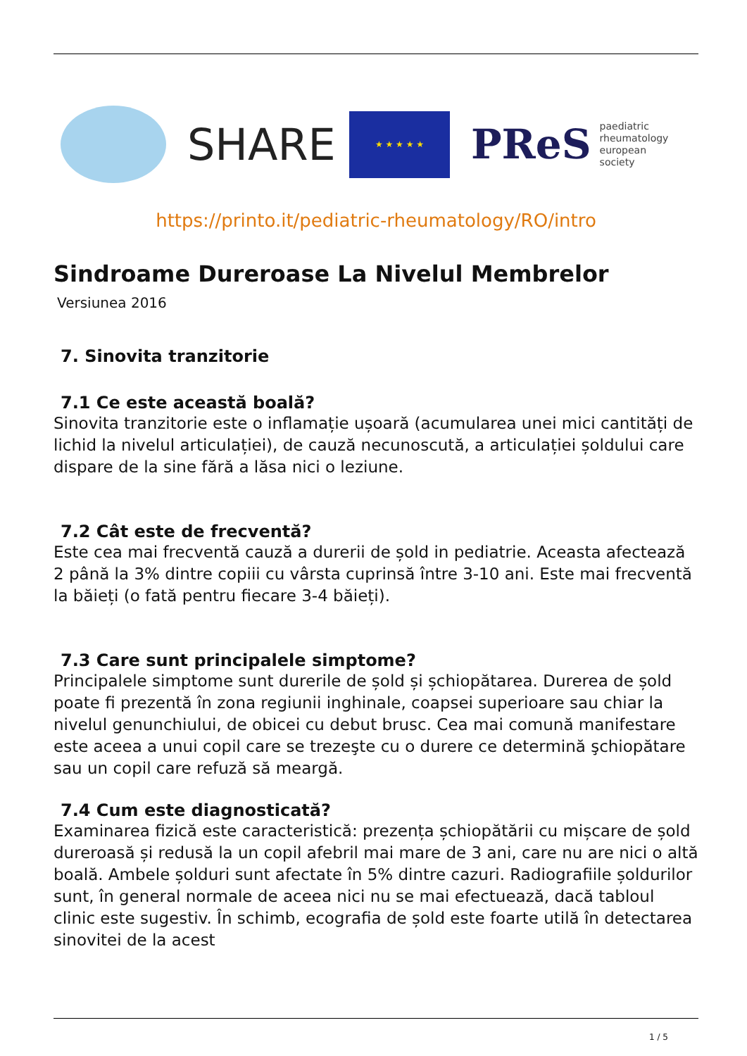SHARE
★ ★ ★ ★ ★
PReS paediatric
rheumatology
european
society
https://printo.it/pediatric-rheumatology/RO/intro
Sindroame Dureroase La Nivelul Membrelor
Versiunea 2016
7. Sinovita tranzitorie
7.1 Ce este această boală?
Sinovita tranzitorie este o inflamație ușoară (acumularea unei mici cantități de lichid la nivelul articulației), de cauză necunoscută, a articulației șoldului care dispare de la sine fără a lăsa nici o leziune.
7.2 Cât este de frecventă?
Este cea mai frecventă cauză a durerii de șold in pediatrie. Aceasta afectează 2 până la 3% dintre copiii cu vârsta cuprinsă între 3-10 ani. Este mai frecventă la băieți (o fată pentru fiecare 3-4 băieți).
7.3 Care sunt principalele simptome?
Principalele simptome sunt durerile de șold și șchiopătarea. Durerea de șold poate fi prezentă în zona regiunii inghinale, coapsei superioare sau chiar la nivelul genunchiului, de obicei cu debut brusc. Cea mai comună manifestare este aceea a unui copil care se trezeşte cu o durere ce determină şchiopătare sau un copil care refuză să meargă.
7.4 Cum este diagnosticată?
Examinarea fizică este caracteristică: prezența șchiopătării cu mișcare de șold dureroasă și redusă la un copil afebril mai mare de 3 ani, care nu are nici o altă boală. Ambele șolduri sunt afectate în 5% dintre cazuri. Radiografiile șoldurilor sunt, în general normale de aceea nici nu se mai efectuează, dacă tabloul clinic este sugestiv. În schimb, ecografia de șold este foarte utilă în detectarea sinovitei de la acest
1 / 5